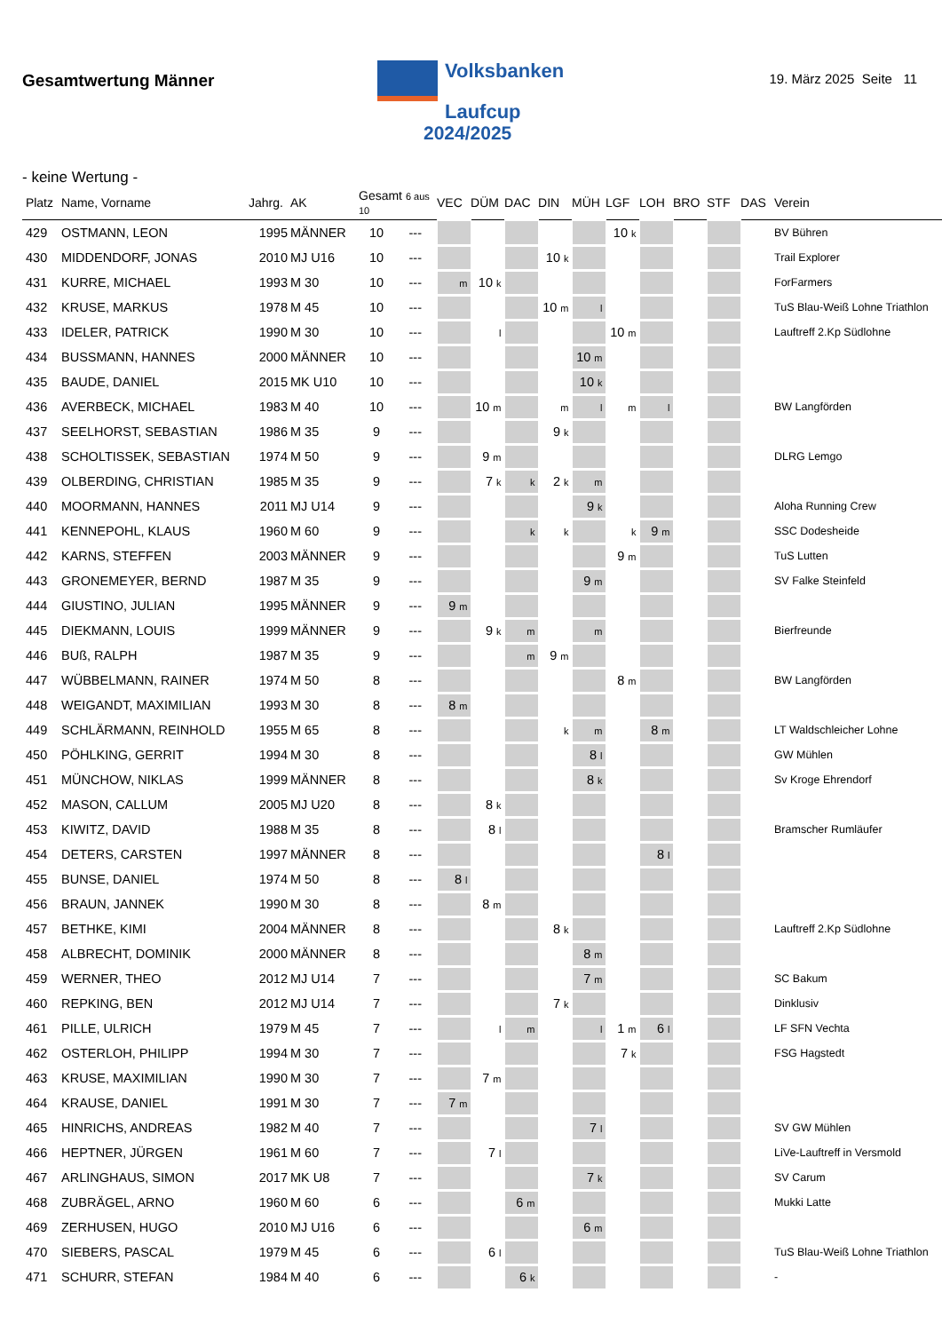Gesamtwertung Männer
Volksbanken
Laufcup
2024/2025
19. März 2025 Seite 11
- keine Wertung -
| Platz | Name, Vorname | Jahrg. | AK | Gesamt 6 aus 10 | | VEC | DÜM | DAC | DIN | MÜH | LGF | LOH | BRO | STF | DAS | Verein |
| --- | --- | --- | --- | --- | --- | --- | --- | --- | --- | --- | --- | --- | --- | --- | --- | --- |
| 429 | OSTMANN, LEON | 1995 | MÄNNER | 10 | --- | | | | | | 10 k | | | | | BV Bühren |
| 430 | MIDDENDORF, JONAS | 2010 | MJ U16 | 10 | --- | | | | 10 k | | | | | | | Trail Explorer |
| 431 | KURRE, MICHAEL | 1993 | M 30 | 10 | --- | m | 10 k | | | | | | | | | ForFarmers |
| 432 | KRUSE, MARKUS | 1978 | M 45 | 10 | --- | | | | 10 m | l | | | | | | TuS Blau-Weiß Lohne Triathlon |
| 433 | IDELER, PATRICK | 1990 | M 30 | 10 | --- | | l | | | | 10 m | | | | | Lauftreff 2.Kp Südlohne |
| 434 | BUSSMANN, HANNES | 2000 | MÄNNER | 10 | --- | | | | | 10 m | | | | | | |
| 435 | BAUDE, DANIEL | 2015 | MK U10 | 10 | --- | | | | | 10 k | | | | | | |
| 436 | AVERBECK, MICHAEL | 1983 | M 40 | 10 | --- | | 10 m | | m | l | m | l | | | | BW Langförden |
| 437 | SEELHORST, SEBASTIAN | 1986 | M 35 | 9 | --- | | | | 9 k | | | | | | | |
| 438 | SCHOLTISSEK, SEBASTIAN | 1974 | M 50 | 9 | --- | | 9 m | | | | | | | | | DLRG Lemgo |
| 439 | OLBERDING, CHRISTIAN | 1985 | M 35 | 9 | --- | | 7 k | k | 2 k | m | | | | | | |
| 440 | MOORMANN, HANNES | 2011 | MJ U14 | 9 | --- | | | | | 9 k | | | | | | Aloha Running Crew |
| 441 | KENNEPOHL, KLAUS | 1960 | M 60 | 9 | --- | | | k | k | | k | 9 m | | | | SSC Dodesheide |
| 442 | KARNS, STEFFEN | 2003 | MÄNNER | 9 | --- | | | | | | 9 m | | | | | TuS Lutten |
| 443 | GRONEMEYER, BERND | 1987 | M 35 | 9 | --- | | | | | 9 m | | | | | | SV Falke Steinfeld |
| 444 | GIUSTINO, JULIAN | 1995 | MÄNNER | 9 | --- | 9 m | | | | | | | | | | |
| 445 | DIEKMANN, LOUIS | 1999 | MÄNNER | 9 | --- | | 9 k | m | | m | | | | | | Bierfreunde |
| 446 | BUß, RALPH | 1987 | M 35 | 9 | --- | | | m | 9 m | | | | | | | |
| 447 | WÜBBELMANN, RAINER | 1974 | M 50 | 8 | --- | | | | | | 8 m | | | | | BW Langförden |
| 448 | WEIGANDT, MAXIMILIAN | 1993 | M 30 | 8 | --- | 8 m | | | | | | | | | | |
| 449 | SCHLÄRMANN, REINHOLD | 1955 | M 65 | 8 | --- | | | | k | m | | 8 m | | | | LT Waldschleicher Lohne |
| 450 | PÖHLKING, GERRIT | 1994 | M 30 | 8 | --- | | | | | 8 l | | | | | | GW Mühlen |
| 451 | MÜNCHOW, NIKLAS | 1999 | MÄNNER | 8 | --- | | | | | 8 k | | | | | | Sv Kroge Ehrendorf |
| 452 | MASON, CALLUM | 2005 | MJ U20 | 8 | --- | | 8 k | | | | | | | | | |
| 453 | KIWITZ, DAVID | 1988 | M 35 | 8 | --- | | 8 l | | | | | | | | | Bramscher Rumläufer |
| 454 | DETERS, CARSTEN | 1997 | MÄNNER | 8 | --- | | | | | | | 8 l | | | | |
| 455 | BUNSE, DANIEL | 1974 | M 50 | 8 | --- | 8 l | | | | | | | | | | |
| 456 | BRAUN, JANNEK | 1990 | M 30 | 8 | --- | | 8 m | | | | | | | | | |
| 457 | BETHKE, KIMI | 2004 | MÄNNER | 8 | --- | | | | 8 k | | | | | | | Lauftreff 2.Kp Südlohne |
| 458 | ALBRECHT, DOMINIK | 2000 | MÄNNER | 8 | --- | | | | | 8 m | | | | | | |
| 459 | WERNER, THEO | 2012 | MJ U14 | 7 | --- | | | | | 7 m | | | | | | SC Bakum |
| 460 | REPKING, BEN | 2012 | MJ U14 | 7 | --- | | | | 7 k | | | | | | | Dinklusiv |
| 461 | PILLE, ULRICH | 1979 | M 45 | 7 | --- | | l | m | | l | 1 m | 6 l | | | | LF SFN Vechta |
| 462 | OSTERLOH, PHILIPP | 1994 | M 30 | 7 | --- | | | | | | 7 k | | | | | FSG Hagstedt |
| 463 | KRUSE, MAXIMILIAN | 1990 | M 30 | 7 | --- | | 7 m | | | | | | | | | |
| 464 | KRAUSE, DANIEL | 1991 | M 30 | 7 | --- | 7 m | | | | | | | | | | |
| 465 | HINRICHS, ANDREAS | 1982 | M 40 | 7 | --- | | | | | 7 l | | | | | | SV GW Mühlen |
| 466 | HEPTNER, JÜRGEN | 1961 | M 60 | 7 | --- | | 7 l | | | | | | | | | LiVe-Lauftreff in Versmold |
| 467 | ARLINGHAUS, SIMON | 2017 | MK U8 | 7 | --- | | | | | 7 k | | | | | | SV Carum |
| 468 | ZUBRÄGEL, ARNO | 1960 | M 60 | 6 | --- | | | 6 m | | | | | | | | Mukki Latte |
| 469 | ZERHUSEN, HUGO | 2010 | MJ U16 | 6 | --- | | | | | 6 m | | | | | | |
| 470 | SIEBERS, PASCAL | 1979 | M 45 | 6 | --- | | 6 l | | | | | | | | | TuS Blau-Weiß Lohne Triathlon |
| 471 | SCHURR, STEFAN | 1984 | M 40 | 6 | --- | | | 6 k | | | | | | | | - |